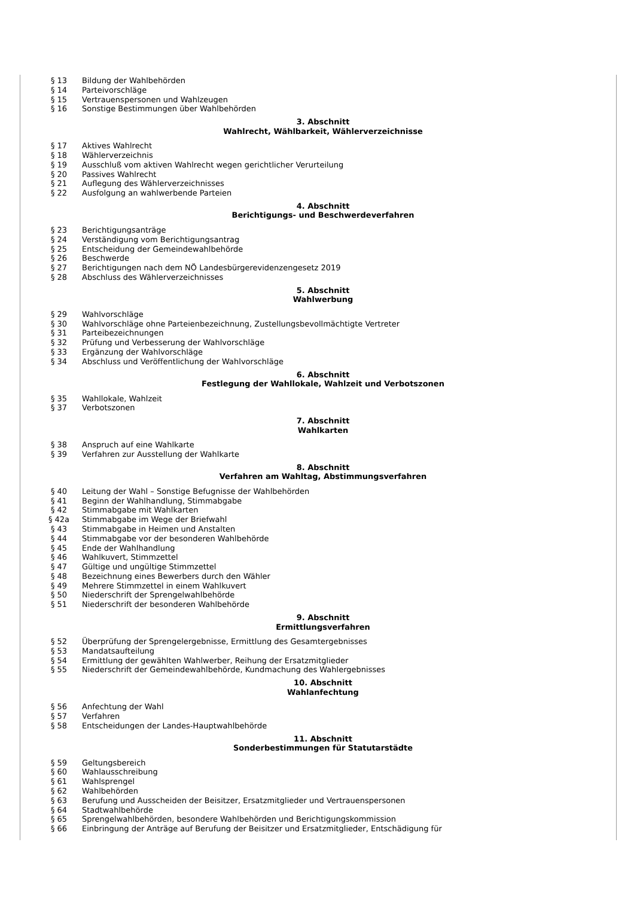§ 13 Bildung der Wahlbehörden
§ 14 Parteivorschläge
§ 15 Vertrauenspersonen und Wahlzeugen
§ 16 Sonstige Bestimmungen über Wahlbehörden
3. Abschnitt
Wahlrecht, Wählbarkeit, Wählerverzeichnisse
§ 17 Aktives Wahlrecht
§ 18 Wählerverzeichnis
§ 19 Ausschluß vom aktiven Wahlrecht wegen gerichtlicher Verurteilung
§ 20 Passives Wahlrecht
§ 21 Auflegung des Wählerverzeichnisses
§ 22 Ausfolgung an wahlwerbende Parteien
4. Abschnitt
Berichtigungs- und Beschwerdeverfahren
§ 23 Berichtigungsanträge
§ 24 Verständigung vom Berichtigungsantrag
§ 25 Entscheidung der Gemeindewahlbehörde
§ 26 Beschwerde
§ 27 Berichtigungen nach dem NÖ Landesbürgerevidenzengesetz 2019
§ 28 Abschluss des Wählerverzeichnisses
5. Abschnitt
Wahlwerbung
§ 29 Wahlvorschläge
§ 30 Wahlvorschläge ohne Parteienbezeichnung, Zustellungsbevollmächtigte Vertreter
§ 31 Parteibezeichnungen
§ 32 Prüfung und Verbesserung der Wahlvorschläge
§ 33 Ergänzung der Wahlvorschläge
§ 34 Abschluss und Veröffentlichung der Wahlvorschläge
6. Abschnitt
Festlegung der Wahllokale, Wahlzeit und Verbotszonen
§ 35 Wahllokale, Wahlzeit
§ 37 Verbotszonen
7. Abschnitt
Wahlkarten
§ 38 Anspruch auf eine Wahlkarte
§ 39 Verfahren zur Ausstellung der Wahlkarte
8. Abschnitt
Verfahren am Wahltag, Abstimmungsverfahren
§ 40 Leitung der Wahl – Sonstige Befugnisse der Wahlbehörden
§ 41 Beginn der Wahlhandlung, Stimmabgabe
§ 42 Stimmabgabe mit Wahlkarten
§ 42a Stimmabgabe im Wege der Briefwahl
§ 43 Stimmabgabe in Heimen und Anstalten
§ 44 Stimmabgabe vor der besonderen Wahlbehörde
§ 45 Ende der Wahlhandlung
§ 46 Wahlkuvert, Stimmzettel
§ 47 Gültige und ungültige Stimmzettel
§ 48 Bezeichnung eines Bewerbers durch den Wähler
§ 49 Mehrere Stimmzettel in einem Wahlkuvert
§ 50 Niederschrift der Sprengelwahlbehörde
§ 51 Niederschrift der besonderen Wahlbehörde
9. Abschnitt
Ermittlungsverfahren
§ 52 Überprüfung der Sprengelergebnisse, Ermittlung des Gesamtergebnisses
§ 53 Mandatsaufteilung
§ 54 Ermittlung der gewählten Wahlwerber, Reihung der Ersatzmitglieder
§ 55 Niederschrift der Gemeindewahlbehörde, Kundmachung des Wahlergebnisses
10. Abschnitt
Wahlanfechtung
§ 56 Anfechtung der Wahl
§ 57 Verfahren
§ 58 Entscheidungen der Landes-Hauptwahlbehörde
11. Abschnitt
Sonderbestimmungen für Statutarstädte
§ 59 Geltungsbereich
§ 60 Wahlausschreibung
§ 61 Wahlsprengel
§ 62 Wahlbehörden
§ 63 Berufung und Ausscheiden der Beisitzer, Ersatzmitglieder und Vertrauenspersonen
§ 64 Stadtwahlbehörde
§ 65 Sprengelwahlbehörden, besondere Wahlbehörden und Berichtigungskommission
§ 66 Einbringung der Anträge auf Berufung der Beisitzer und Ersatzmitglieder, Entschädigung für